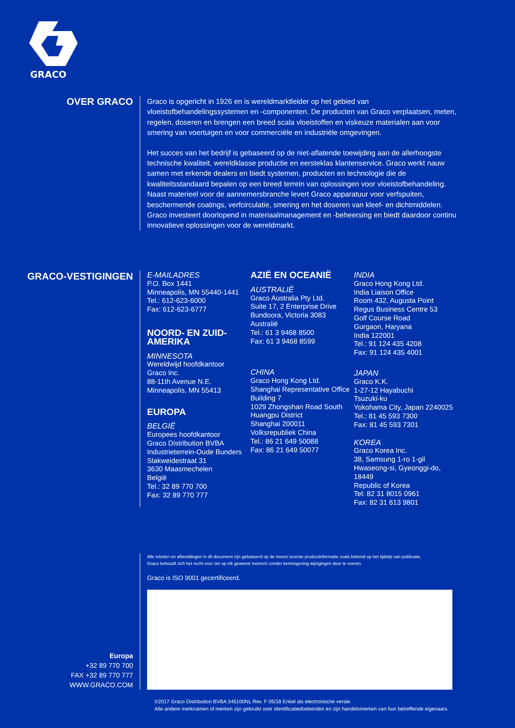GRACO
OVER GRACO
Graco is opgericht in 1926 en is wereldmarktleider op het gebied van vloeistofbehandelingssystemen en -componenten. De producten van Graco verplaatsen, meten, regelen, doseren en brengen een breed scala vloeistoffen en viskeuze materialen aan voor smering van voertuigen en voor commerciële en industriële omgevingen.
Het succes van het bedrijf is gebaseerd op de niet-aflatende toewijding aan de allerhoogste technische kwaliteit, wereldklasse productie en eersteklas klantenservice. Graco werkt nauw samen met erkende dealers en biedt systemen, producten en technologie die de kwaliteitsstandaard bepalen op een breed terrein van oplossingen voor vloeistofbehandeling. Naast materieel voor de aannemersbranche levert Graco apparatuur voor verfspuiten, beschermende coatings, verfcirculatie, smering en het doseren van kleef- en dichtmiddelen. Graco investeert doorlopend in materiaalmanagement en -beheersing en biedt daardoor continu innovatieve oplossingen voor de wereldmarkt.
GRACO-VESTIGINGEN
E-MAILADRES
P.O. Box 1441
Minneapolis, MN 55440-1441
Tel.: 612-623-6000
Fax: 612-623-6777
NOORD- EN ZUID-AMERIKA
MINNESOTA
Wereldwijd hoofdkantoor
Graco Inc.
88-11th Avenue N.E.
Minneapolis, MN 55413
EUROPA
BELGIË
Europees hoofdkantoor
Graco Distribution BVBA
Industrieterrein-Oude Bunders
Slakweidestraat 31
3630 Maasmechelen
België
Tel.: 32 89 770 700
Fax: 32 89 770 777
AZIË EN OCEANIË
AUSTRALIË
Graco Australia Pty Ltd.
Suite 17, 2 Enterprise Drive
Bundoora, Victoria 3083
Australië
Tel.: 61 3 9468 8500
Fax: 61 3 9468 8599
CHINA
Graco Hong Kong Ltd.
Shanghai Representative Office
Building 7
1029 Zhongshan Road South
Huangpu District
Shanghai 200011
Volksrepubliek China
Tel.: 86 21 649 50088
Fax: 86 21 649 50077
INDIA
Graco Hong Kong Ltd.
India Liaison Office
Room 432, Augusta Point
Regus Business Centre 53
Golf Course Road
Gurgaon, Haryana
India 122001
Tel.: 91 124 435 4208
Fax: 91 124 435 4001
JAPAN
Graco K.K.
1-27-12 Hayabuchi
Tsuzuki-ku
Yokohama City, Japan 2240025
Tel.: 81 45 593 7300
Fax: 81 45 593 7301
KOREA
Graco Korea Inc.
38, Samsung 1-ro 1-gil
Hwaseong-si, Gyeonggi-do, 18449
Republic of Korea
Tel: 82 31 8015 0961
Fax: 82 31 613 9801
Europa
+32 89 770 700
FAX +32 89 770 777
WWW.GRACO.COM
Alle teksten en afbeeldingen in dit document zijn gebaseerd op de meest recente productinformatie zoals bekend op het tijdstip van publicatie.
Graco behoudt zich het recht voor om op elk gewenst moment zonder kennisgeving wijzigingen door te voeren.
Graco is ISO 9001 gecertificeerd.
©2017 Graco Distribution BVBA 345100NL Rev. F 05/18 Enkel als electronische versie.
Alle andere merknamen of merken zijn gebruikt voor identificatiedoeleinden en zijn handelsmerken van hun betreffende eigenaars.